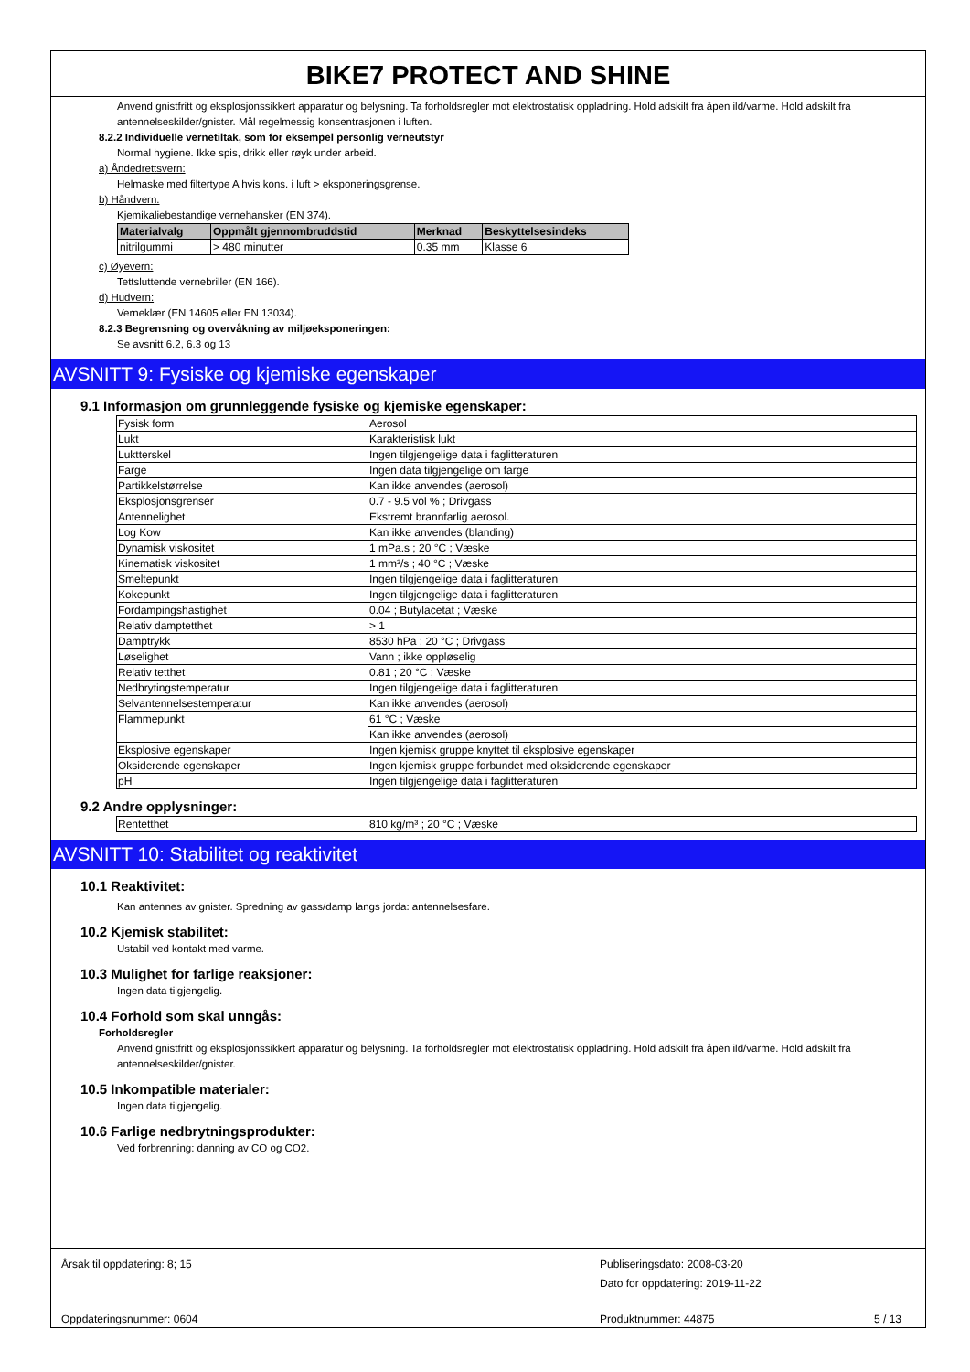BIKE7 PROTECT AND SHINE
Anvend gnistfritt og eksplosjonssikkert apparatur og belysning. Ta forholdsregler mot elektrostatisk oppladning. Hold adskilt fra åpen ild/varme. Hold adskilt fra antennelseskilder/gnister. Mål regelmessig konsentrasjonen i luften.
8.2.2 Individuelle vernetiltak, som for eksempel personlig verneutstyr
Normal hygiene. Ikke spis, drikk eller røyk under arbeid.
a) Åndedrettsvern:
Helmaske med filtertype A hvis kons. i luft > eksponeringsgrense.
b) Håndvern:
Kjemikaliebestandige vernehansker (EN 374).
| Materialvalg | Oppmålt gjennombruddstid | Merknad | Beskyttelsesindeks |
| --- | --- | --- | --- |
| nitrilgummi | > 480 minutter | 0.35 mm | Klasse 6 |
c) Øyevern:
Tettsluttende vernebriller (EN 166).
d) Hudvern:
Verneklær (EN 14605 eller EN 13034).
8.2.3 Begrensning og overvåkning av miljøeksponeringen:
Se avsnitt 6.2, 6.3 og 13
AVSNITT 9: Fysiske og kjemiske egenskaper
9.1 Informasjon om grunnleggende fysiske og kjemiske egenskaper:
| Fysisk form | Aerosol |
| Lukt | Karakteristisk lukt |
| Luktterskel | Ingen tilgjengelige data i faglitteraturen |
| Farge | Ingen data tilgjengelige om farge |
| Partikkelstørrelse | Kan ikke anvendes (aerosol) |
| Eksplosjonsgrenser | 0.7 - 9.5 vol % ; Drivgass |
| Antennelighet | Ekstremt brannfarlig aerosol. |
| Log Kow | Kan ikke anvendes (blanding) |
| Dynamisk viskositet | 1 mPa.s ; 20 °C ; Væske |
| Kinematisk viskositet | 1 mm²/s ; 40 °C ; Væske |
| Smeltepunkt | Ingen tilgjengelige data i faglitteraturen |
| Kokepunkt | Ingen tilgjengelige data i faglitteraturen |
| Fordampingshastighet | 0.04 ; Butylacetat ; Væske |
| Relativ damptetthet | > 1 |
| Damptrykk | 8530 hPa ; 20 °C ; Drivgass |
| Løselighet | Vann ; ikke oppløselig |
| Relativ tetthet | 0.81 ; 20 °C ; Væske |
| Nedbrytingstemperatur | Ingen tilgjengelige data i faglitteraturen |
| Selvantennelsestemperatur | Kan ikke anvendes (aerosol) |
| Flammepunkt | 61 °C ; Væske |
| | Kan ikke anvendes (aerosol) |
| Eksplosive egenskaper | Ingen kjemisk gruppe knyttet til eksplosive egenskaper |
| Oksiderende egenskaper | Ingen kjemisk gruppe forbundet med oksiderende egenskaper |
| pH | Ingen tilgjengelige data i faglitteraturen |
9.2 Andre opplysninger:
| Rentetthet | 810 kg/m³ ; 20 °C ; Væske |
AVSNITT 10: Stabilitet og reaktivitet
10.1 Reaktivitet:
Kan antennes av gnister. Spredning av gass/damp langs jorda: antennelsesfare.
10.2 Kjemisk stabilitet:
Ustabil ved kontakt med varme.
10.3 Mulighet for farlige reaksjoner:
Ingen data tilgjengelig.
10.4 Forhold som skal unngås:
Forholdsregler
Anvend gnistfritt og eksplosjonssikkert apparatur og belysning. Ta forholdsregler mot elektrostatisk oppladning. Hold adskilt fra åpen ild/varme. Hold adskilt fra antennelseskilder/gnister.
10.5 Inkompatible materialer:
Ingen data tilgjengelig.
10.6 Farlige nedbrytningsprodukter:
Ved forbrenning: danning av CO og CO2.
Årsak til oppdatering: 8; 15
Publiseringsdato: 2008-03-20
Dato for oppdatering: 2019-11-22
Oppdateringsnummer: 0604 Produktnummer: 44875 5 / 13